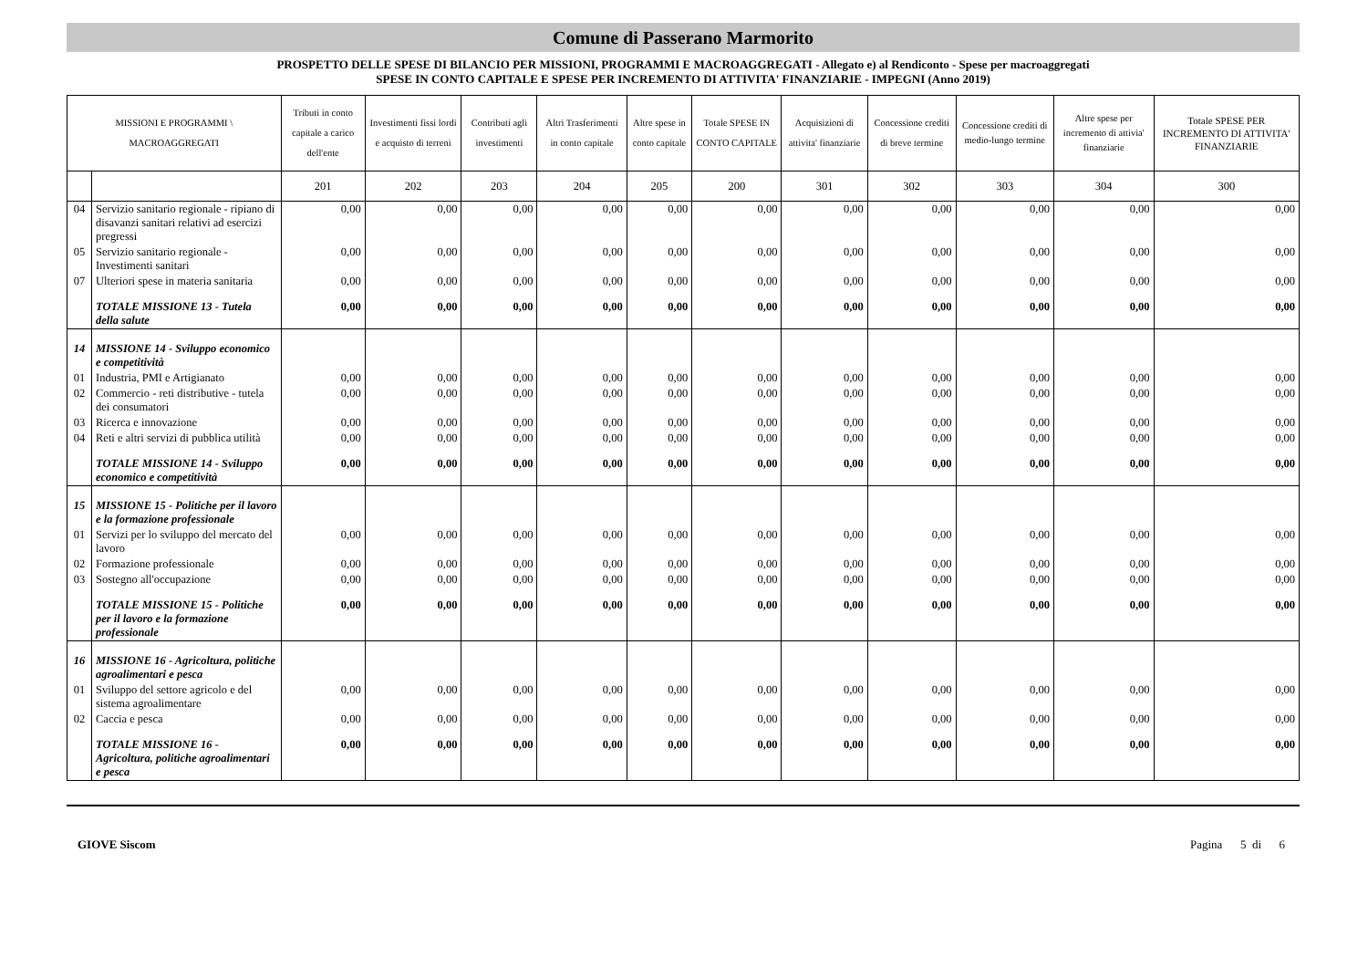Comune di Passerano Marmorito
PROSPETTO DELLE SPESE DI BILANCIO PER MISSIONI, PROGRAMMI E MACROAGGREGATI - Allegato e) al Rendiconto - Spese per macroaggregati
SPESE IN CONTO CAPITALE E SPESE PER INCREMENTO DI ATTIVITA' FINANZIARIE - IMPEGNI (Anno 2019)
| MISSIONI E PROGRAMMI \ MACROAGGREGATI | | Tributi in conto capitale a carico dell'ente | Investimenti fissi lordi e acquisto di terreni | Contributi agli investimenti | Altri Trasferimenti in conto capitale | Altre spese in conto capitale | Totale SPESE IN CONTO CAPITALE | Acquisizioni di attivita' finanziarie | Concessione crediti di breve termine | Concessione crediti di medio-lungo termine | Altre spese per incremento di attivia' finanziarie | Totale SPESE PER INCREMENTO DI ATTIVITA' FINANZIARIE |
| --- | --- | --- | --- | --- | --- | --- | --- | --- | --- | --- | --- | --- |
| | | 201 | 202 | 203 | 204 | 205 | 200 | 301 | 302 | 303 | 304 | 300 |
| 04 | Servizio sanitario regionale - ripiano di disavanzi sanitari relativi ad esercizi pregressi | 0,00 | 0,00 | 0,00 | 0,00 | 0,00 | 0,00 | 0,00 | 0,00 | 0,00 | 0,00 | 0,00 |
| 05 | Servizio sanitario regionale - Investimenti sanitari | 0,00 | 0,00 | 0,00 | 0,00 | 0,00 | 0,00 | 0,00 | 0,00 | 0,00 | 0,00 | 0,00 |
| 07 | Ulteriori spese in materia sanitaria | 0,00 | 0,00 | 0,00 | 0,00 | 0,00 | 0,00 | 0,00 | 0,00 | 0,00 | 0,00 | 0,00 |
| | TOTALE MISSIONE 13 - Tutela della salute | 0,00 | 0,00 | 0,00 | 0,00 | 0,00 | 0,00 | 0,00 | 0,00 | 0,00 | 0,00 | 0,00 |
| 14 | MISSIONE 14 - Sviluppo economico e competitività | | | | | | | | | | | |
| 01 | Industria, PMI e Artigianato | 0,00 | 0,00 | 0,00 | 0,00 | 0,00 | 0,00 | 0,00 | 0,00 | 0,00 | 0,00 | 0,00 |
| 02 | Commercio - reti distributive - tutela dei consumatori | 0,00 | 0,00 | 0,00 | 0,00 | 0,00 | 0,00 | 0,00 | 0,00 | 0,00 | 0,00 | 0,00 |
| 03 | Ricerca e innovazione | 0,00 | 0,00 | 0,00 | 0,00 | 0,00 | 0,00 | 0,00 | 0,00 | 0,00 | 0,00 | 0,00 |
| 04 | Reti e altri servizi di pubblica utilità | 0,00 | 0,00 | 0,00 | 0,00 | 0,00 | 0,00 | 0,00 | 0,00 | 0,00 | 0,00 | 0,00 |
| | TOTALE MISSIONE 14 - Sviluppo economico e competitività | 0,00 | 0,00 | 0,00 | 0,00 | 0,00 | 0,00 | 0,00 | 0,00 | 0,00 | 0,00 | 0,00 |
| 15 | MISSIONE 15 - Politiche per il lavoro e la formazione professionale | | | | | | | | | | | |
| 01 | Servizi per lo sviluppo del mercato del lavoro | 0,00 | 0,00 | 0,00 | 0,00 | 0,00 | 0,00 | 0,00 | 0,00 | 0,00 | 0,00 | 0,00 |
| 02 | Formazione professionale | 0,00 | 0,00 | 0,00 | 0,00 | 0,00 | 0,00 | 0,00 | 0,00 | 0,00 | 0,00 | 0,00 |
| 03 | Sostegno all'occupazione | 0,00 | 0,00 | 0,00 | 0,00 | 0,00 | 0,00 | 0,00 | 0,00 | 0,00 | 0,00 | 0,00 |
| | TOTALE MISSIONE 15 - Politiche per il lavoro e la formazione professionale | 0,00 | 0,00 | 0,00 | 0,00 | 0,00 | 0,00 | 0,00 | 0,00 | 0,00 | 0,00 | 0,00 |
| 16 | MISSIONE 16 - Agricoltura, politiche agroalimentari e pesca | | | | | | | | | | | |
| 01 | Sviluppo del settore agricolo e del sistema agroalimentare | 0,00 | 0,00 | 0,00 | 0,00 | 0,00 | 0,00 | 0,00 | 0,00 | 0,00 | 0,00 | 0,00 |
| 02 | Caccia e pesca | 0,00 | 0,00 | 0,00 | 0,00 | 0,00 | 0,00 | 0,00 | 0,00 | 0,00 | 0,00 | 0,00 |
| | TOTALE MISSIONE 16 - Agricoltura, politiche agroalimentari e pesca | 0,00 | 0,00 | 0,00 | 0,00 | 0,00 | 0,00 | 0,00 | 0,00 | 0,00 | 0,00 | 0,00 |
GIOVE Siscom Pagina 5 di 6